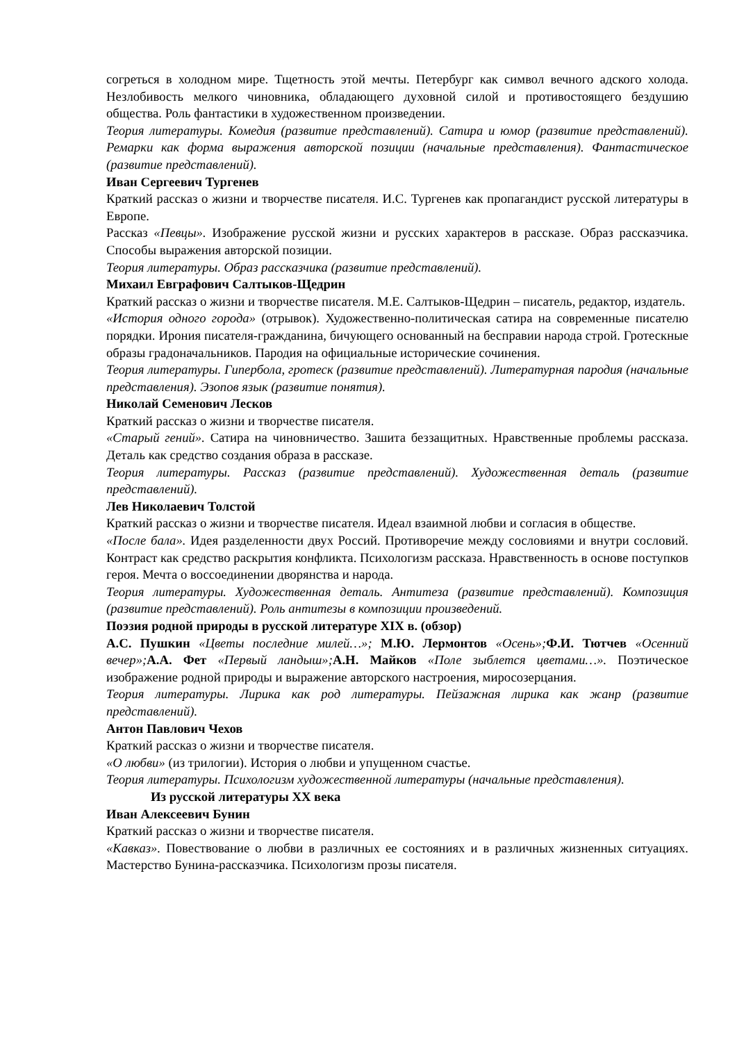согреться в холодном мире. Тщетность этой мечты. Петербург как символ вечного адского холода. Незлобивость мелкого чиновника, обладающего духовной силой и противостоящего бездушию общества. Роль фантастики в художественном произведении.
Теория литературы. Комедия (развитие представлений). Сатира и юмор (развитие представлений). Ремарки как форма выражения авторской позиции (начальные представления). Фантастическое (развитие представлений).
Иван Сергеевич Тургенев
Краткий рассказ о жизни и творчестве писателя. И.С. Тургенев как пропагандист русской литературы в Европе.
Рассказ «Певцы». Изображение русской жизни и русских характеров в рассказе. Образ рассказчика. Способы выражения авторской позиции.
Теория литературы. Образ рассказчика (развитие представлений).
Михаил Евграфович Салтыков-Щедрин
Краткий рассказ о жизни и творчестве писателя. М.Е. Салтыков-Щедрин – писатель, редактор, издатель.
«История одного города» (отрывок). Художественно-политическая сатира на современные писателю порядки. Ирония писателя-гражданина, бичующего основанный на бесправии народа строй. Гротескные образы градоначальников. Пародия на официальные исторические сочинения.
Теория литературы. Гипербола, гротеск (развитие представлений). Литературная пародия (начальные представления). Эзопов язык (развитие понятия).
Николай Семенович Лесков
Краткий рассказ о жизни и творчестве писателя.
«Старый гений». Сатира на чиновничество. Зашита беззащитных. Нравственные проблемы рассказа. Деталь как средство создания образа в рассказе.
Теория литературы. Рассказ (развитие представлений). Художественная деталь (развитие представлений).
Лев Николаевич Толстой
Краткий рассказ о жизни и творчестве писателя. Идеал взаимной любви и согласия в обществе.
«После бала». Идея разделенности двух Россий. Противоречие между сословиями и внутри сословий. Контраст как средство раскрытия конфликта. Психологизм рассказа. Нравственность в основе поступков героя. Мечта о воссоединении дворянства и народа.
Теория литературы. Художественная деталь. Антитеза (развитие представлений). Композиция (развитие представлений). Роль антитезы в композиции произведений.
Поэзия родной природы в русской литературе XIX в. (обзор)
А.С. Пушкин «Цветы последние милей…»; М.Ю. Лермонтов «Осень»; Ф.И. Тютчев «Осенний вечер»; А.А. Фет «Первый ландыш»; А.Н. Майков «Поле зыблется цветами…». Поэтическое изображение родной природы и выражение авторского настроения, миросозерцания.
Теория литературы. Лирика как род литературы. Пейзажная лирика как жанр (развитие представлений).
Антон Павлович Чехов
Краткий рассказ о жизни и творчестве писателя.
«О любви» (из трилогии). История о любви и упущенном счастье.
Теория литературы. Психологизм художественной литературы (начальные представления).
Из русской литературы XX века
Иван Алексеевич Бунин
Краткий рассказ о жизни и творчестве писателя.
«Кавказ». Повествование о любви в различных ее состояниях и в различных жизненных ситуациях. Мастерство Бунина-рассказчика. Психологизм прозы писателя.